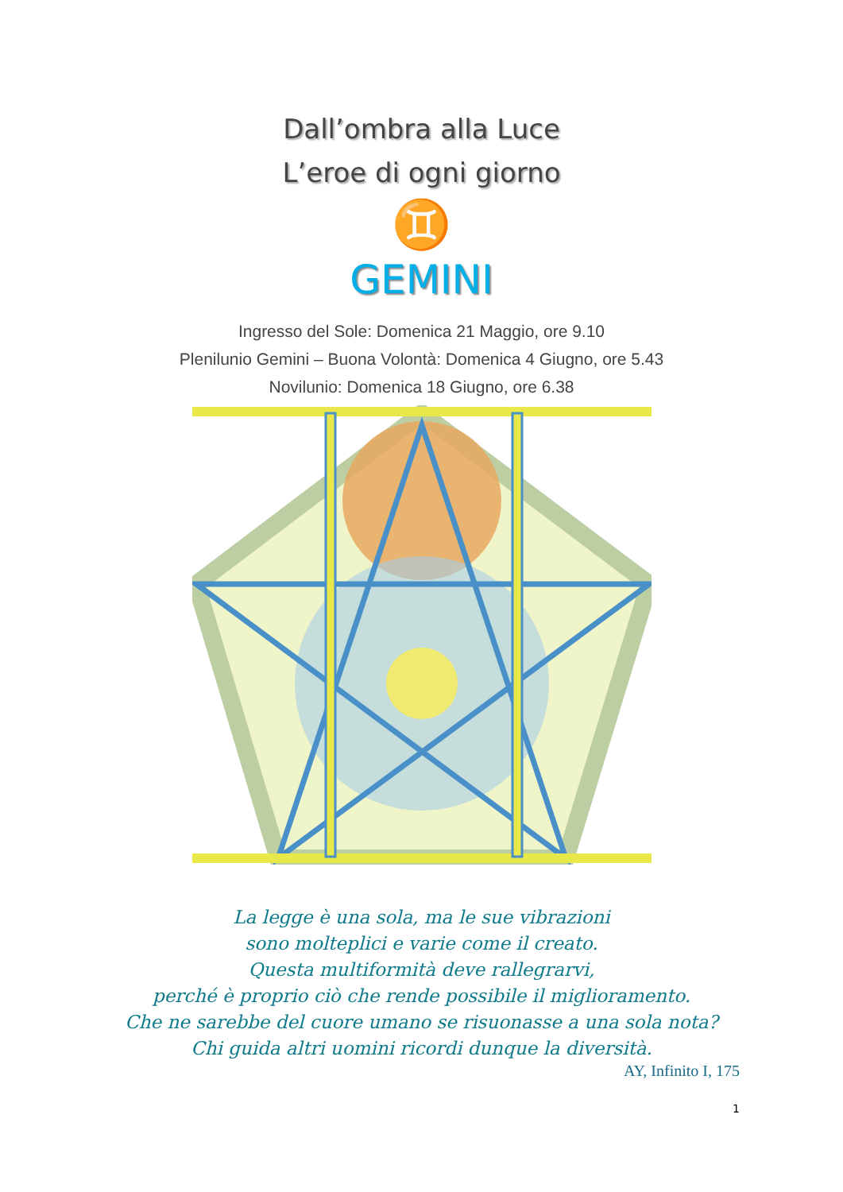Dall’ombra alla Luce
L’eroe di ogni giorno
♊
GEMINI
Ingresso del Sole: Domenica 21 Maggio, ore 9.10
Plenilunio Gemini – Buona Volontà: Domenica 4 Giugno, ore 5.43
Novilunio: Domenica 18 Giugno, ore 6.38
La legge è una sola, ma le sue vibrazioni
sono molteplici e varie come il creato.
Questa multiformità deve rallegrarvi,
perché è proprio ciò che rende possibile il miglioramento.
Che ne sarebbe del cuore umano se risuonasse a una sola nota?
Chi guida altri uomini ricordi dunque la diversità.
AY, Infinito I, 175
1